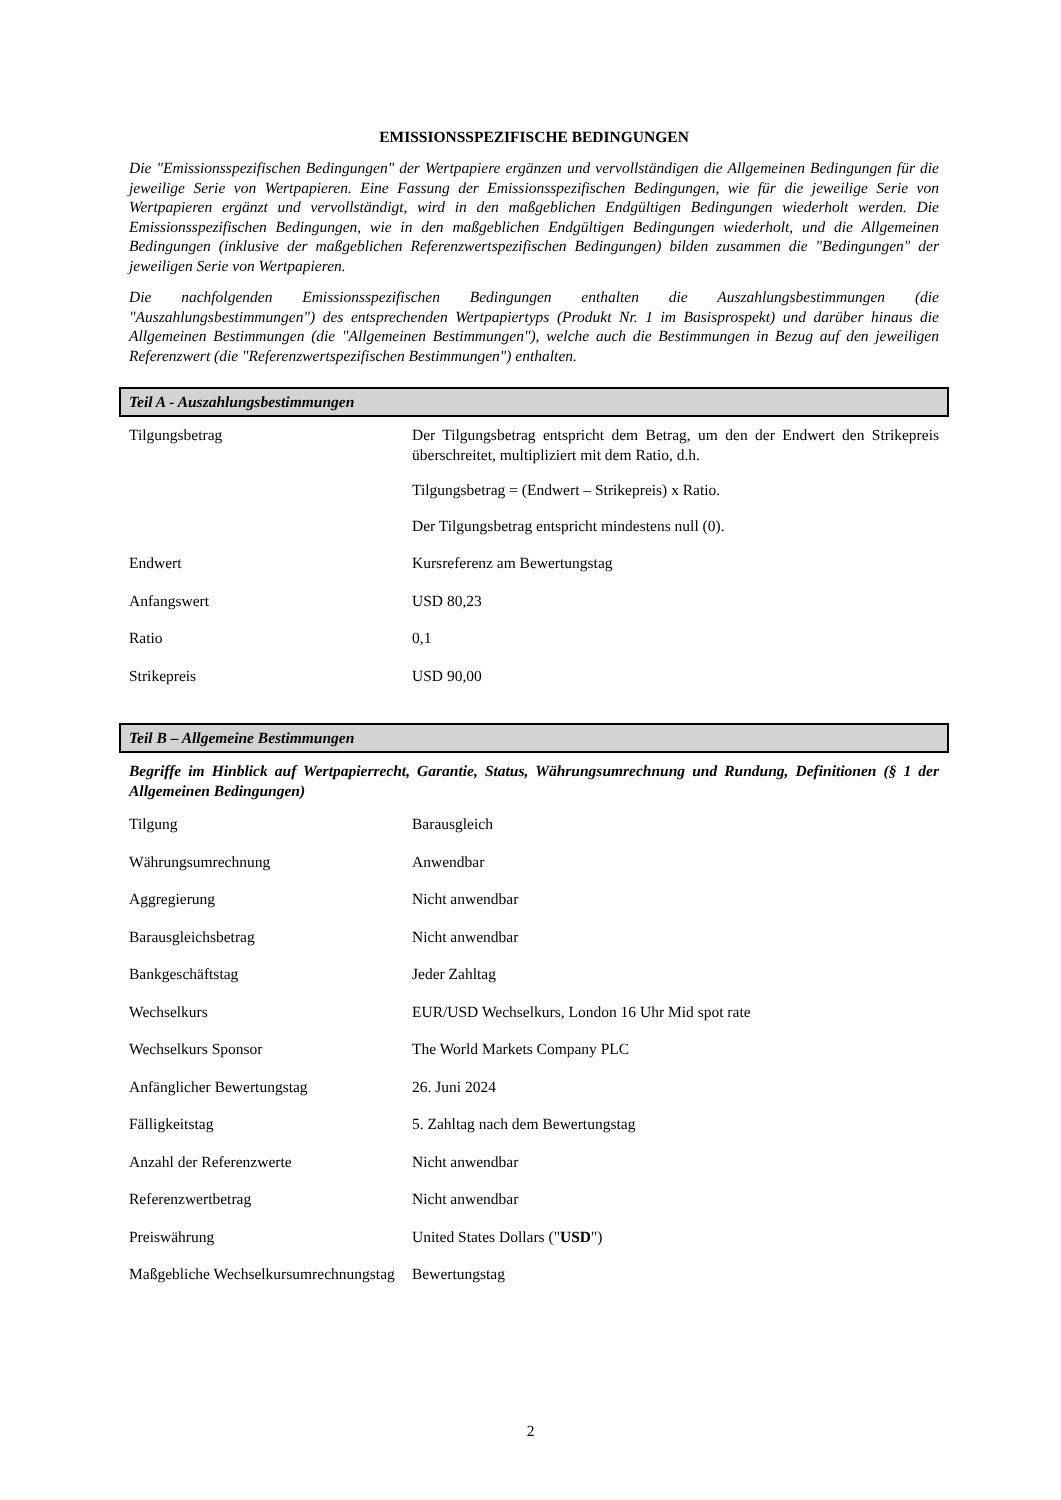EMISSIONSSPEZIFISCHE BEDINGUNGEN
Die "Emissionsspezifischen Bedingungen" der Wertpapiere ergänzen und vervollständigen die Allgemeinen Bedingungen für die jeweilige Serie von Wertpapieren. Eine Fassung der Emissionsspezifischen Bedingungen, wie für die jeweilige Serie von Wertpapieren ergänzt und vervollständigt, wird in den maßgeblichen Endgültigen Bedingungen wiederholt werden. Die Emissionsspezifischen Bedingungen, wie in den maßgeblichen Endgültigen Bedingungen wiederholt, und die Allgemeinen Bedingungen (inklusive der maßgeblichen Referenzwertspezifischen Bedingungen) bilden zusammen die "Bedingungen" der jeweiligen Serie von Wertpapieren.
Die nachfolgenden Emissionsspezifischen Bedingungen enthalten die Auszahlungsbestimmungen (die "Auszahlungsbestimmungen") des entsprechenden Wertpapiertyps (Produkt Nr. 1 im Basisprospekt) und darüber hinaus die Allgemeinen Bestimmungen (die "Allgemeinen Bestimmungen"), welche auch die Bestimmungen in Bezug auf den jeweiligen Referenzwert (die "Referenzwertspezifischen Bestimmungen") enthalten.
Teil A - Auszahlungsbestimmungen
| Tilgungsbetrag | Der Tilgungsbetrag entspricht dem Betrag, um den der Endwert den Strikepreis überschreitet, multipliziert mit dem Ratio, d.h. Tilgungsbetrag = (Endwert – Strikepreis) x Ratio. Der Tilgungsbetrag entspricht mindestens null (0). |
| Endwert | Kursreferenz am Bewertungstag |
| Anfangswert | USD 80,23 |
| Ratio | 0,1 |
| Strikepreis | USD 90,00 |
Teil B – Allgemeine Bestimmungen
Begriffe im Hinblick auf Wertpapierrecht, Garantie, Status, Währungsumrechnung und Rundung, Definitionen (§ 1 der Allgemeinen Bedingungen)
| Tilgung | Barausgleich |
| Währungsumrechnung | Anwendbar |
| Aggregierung | Nicht anwendbar |
| Barausgleichsbetrag | Nicht anwendbar |
| Bankgeschäftstag | Jeder Zahltag |
| Wechselkurs | EUR/USD Wechselkurs, London 16 Uhr Mid spot rate |
| Wechselkurs Sponsor | The World Markets Company PLC |
| Anfänglicher Bewertungstag | 26. Juni 2024 |
| Fälligkeitstag | 5. Zahltag nach dem Bewertungstag |
| Anzahl der Referenzwerte | Nicht anwendbar |
| Referenzwertbetrag | Nicht anwendbar |
| Preiswährung | United States Dollars (" USD ") |
| Maßgebliche Wechselkursumrechnungstag | Bewertungstag |
2